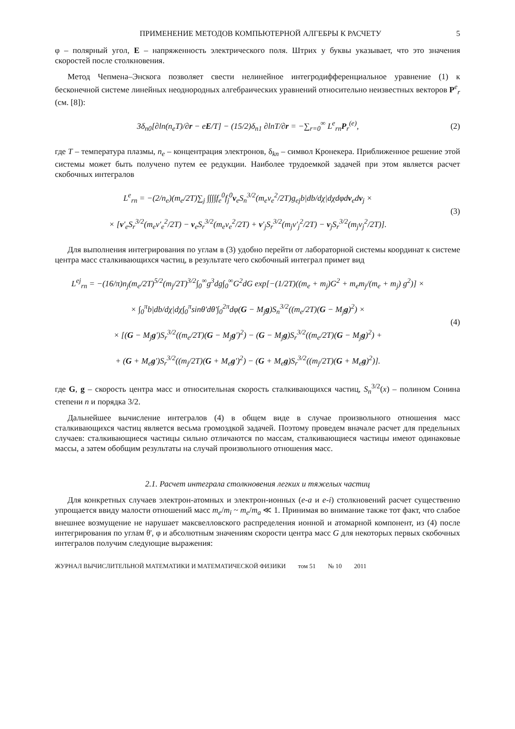ПРИМЕНЕНИЕ МЕТОДОВ КОМПЬЮТЕРНОЙ АЛГЕБРЫ К РАСЧЕТУ 5
φ – полярный угол, E – напряженность электрического поля. Штрих у буквы указывает, что это значения скоростей после столкновения.
Метод Чепмена–Энскога позволяет свести нелинейное интегродифференциальное уравнение (1) к бесконечной системе линейных неоднородных алгебраических уравнений относительно неизвестных векторов P<sup>e</sup><sub>r</sub> (см. [8]):
3δ<sub>n0</sub>[∂ln(n<sub>e</sub>T)/∂r − eE/T] − (15/2)δ<sub>n1</sub> ∂lnT/∂r = −∑<sub>r=0</sub><sup>∞</sup> L<sup>e</sup><sub>rn</sub>P<sub>r</sub><sup>(e)</sup>,
(2)
где T – температура плазмы, n<sub>e</sub> – концентрация электронов, δ<sub>kn</sub> – символ Кронекера. Приближенное решение этой системы может быть получено путем ее редукции. Наиболее трудоемкой задачей при этом является расчет скобочных интегралов
L<sup>e</sup><sub>rn</sub> = −(2/n<sub>e</sub>)(m<sub>e</sub>/2T)∑<sub>j</sub> ∫∫∫∫f<sub>e</sub><sup>0</sup>f<sub>j</sub><sup>0</sup>v<sub>e</sub>S<sub>n</sub><sup>3/2</sup>(m<sub>e</sub>v<sub>e</sub><sup>2</sup>/2T)g<sub>ej</sub>b|db/dχ|dχdφdv<sub>e</sub>dv<sub>j</sub> ×
× [v'<sub>e</sub>S<sub>r</sub><sup>3/2</sup>(m<sub>e</sub>v'<sub>e</sub><sup>2</sup>/2T) − v<sub>e</sub>S<sub>r</sub><sup>3/2</sup>(m<sub>e</sub>v<sub>e</sub><sup>2</sup>/2T) + v'<sub>j</sub>S<sub>r</sub><sup>3/2</sup>(m<sub>j</sub>v'<sub>j</sub><sup>2</sup>/2T) − v<sub>j</sub>S<sub>r</sub><sup>3/2</sup>(m<sub>j</sub>v<sub>j</sub><sup>2</sup>/2T)].
(3)
Для выполнения интегрирования по углам в (3) удобно перейти от лабораторной системы координат к системе центра масс сталкивающихся частиц, в результате чего скобочный интеграл примет вид
L<sup>ej</sup><sub>rn</sub> = −(16/π)n<sub>j</sub>(m<sub>e</sub>/2T)<sup>5/2</sup>(m<sub>j</sub>/2T)<sup>3/2</sup>∫<sub>0</sub><sup>∞</sup>g<sup>3</sup>dg∫<sub>0</sub><sup>∞</sup>G<sup>2</sup>dG exp[−(1/2T)((m<sub>e</sub> + m<sub>j</sub>)G<sup>2</sup> + m<sub>e</sub>m<sub>j</sub>/(m<sub>e</sub> + m<sub>j</sub>) g<sup>2</sup>)] ×
× ∫<sub>0</sub><sup>π</sup>b|db/dχ|dχ∫<sub>0</sub><sup>π</sup>sinθ'dθ'∫<sub>0</sub><sup>2π</sup>dφ(G − M<sub>j</sub>g)S<sub>n</sub><sup>3/2</sup>((m<sub>e</sub>/2T)(G − M<sub>j</sub>g)<sup>2</sup>) ×
× [(G − M<sub>j</sub>g')S<sub>r</sub><sup>3/2</sup>((m<sub>e</sub>/2T)(G − M<sub>j</sub>g')<sup>2</sup>) − (G − M<sub>j</sub>g)S<sub>r</sub><sup>3/2</sup>((m<sub>e</sub>/2T)(G − M<sub>j</sub>g)<sup>2</sup>) +
+ (G + M<sub>e</sub>g')S<sub>r</sub><sup>3/2</sup>((m<sub>j</sub>/2T)(G + M<sub>e</sub>g')<sup>2</sup>) − (G + M<sub>e</sub>g)S<sub>r</sub><sup>3/2</sup>((m<sub>j</sub>/2T)(G + M<sub>e</sub>g)<sup>2</sup>)].
(4)
где G, g – скорость центра масс и относительная скорость сталкивающихся частиц, S<sub>n</sub><sup>3/2</sup>(x) – полином Сонина степени n и порядка 3/2.
Дальнейшее вычисление интегралов (4) в общем виде в случае произвольного отношения масс сталкивающихся частиц является весьма громоздкой задачей. Поэтому проведем вначале расчет для предельных случаев: сталкивающиеся частицы сильно отличаются по массам, сталкивающиеся частицы имеют одинаковые массы, а затем обобщим результаты на случай произвольного отношения масс.
2.1. Расчет интеграла столкновения легких и тяжелых частиц
Для конкретных случаев электрон-атомных и электрон-ионных (e-a и e-i) столкновений расчет существенно упрощается ввиду малости отношений масс m<sub>e</sub>/m<sub>i</sub> ~ m<sub>e</sub>/m<sub>a</sub> ≪ 1. Принимая во внимание также тот факт, что слабое внешнее возмущение не нарушает максвелловского распределения ионной и атомарной компонент, из (4) после интегрирования по углам θ', φ и абсолютным значениям скорости центра масс G для некоторых первых скобочных интегралов получим следующие выражения:
ЖУРНАЛ ВЫЧИСЛИТЕЛЬНОЙ МАТЕМАТИКИ И МАТЕМАТИЧЕСКОЙ ФИЗИКИ том 51 № 10 2011